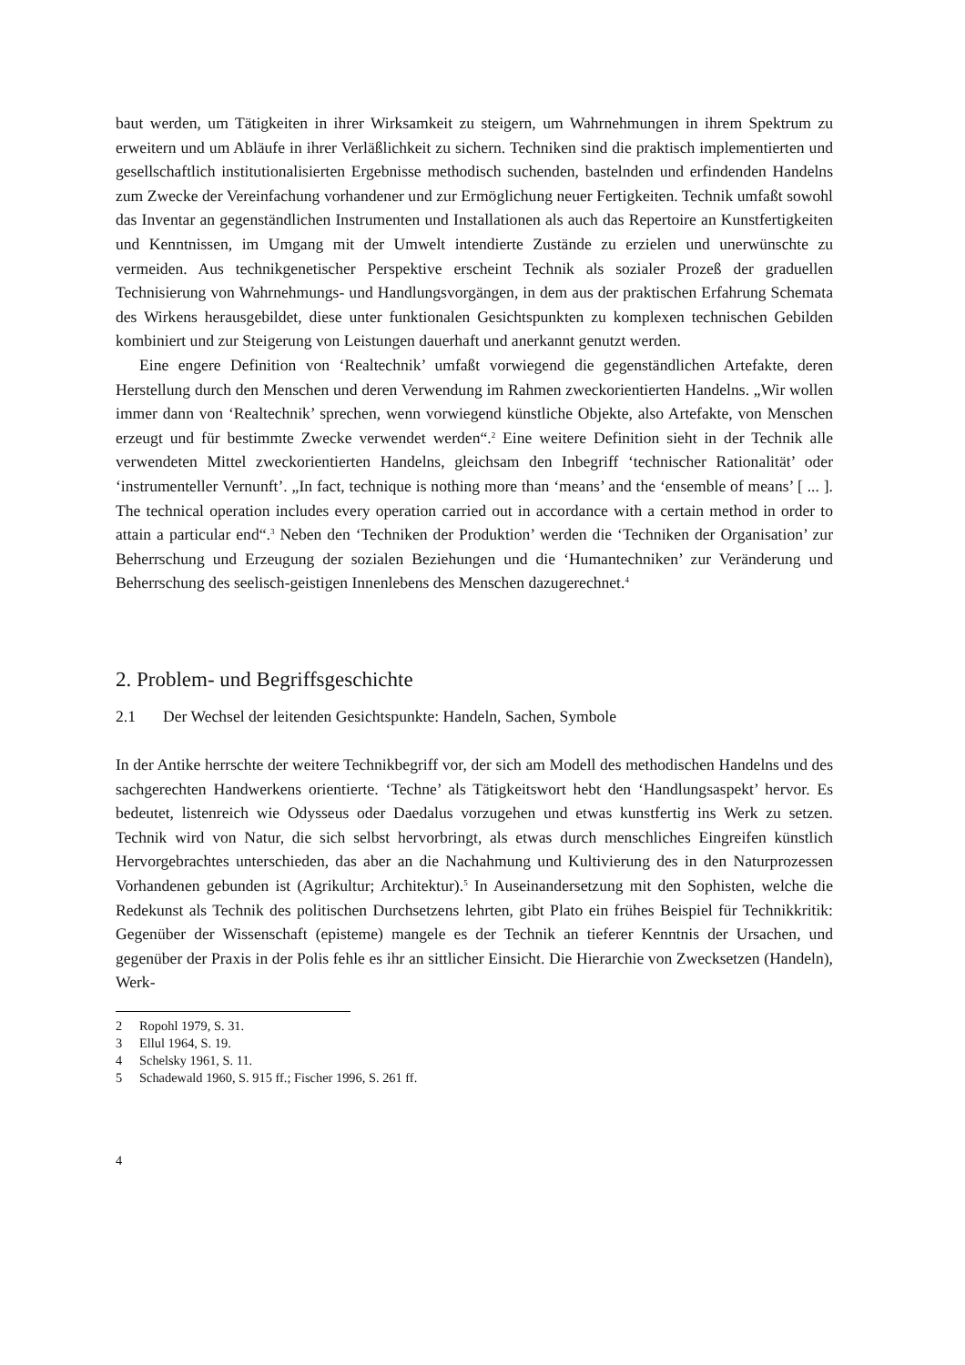baut werden, um Tätigkeiten in ihrer Wirksamkeit zu steigern, um Wahrnehmungen in ihrem Spektrum zu erweitern und um Abläufe in ihrer Verläßlichkeit zu sichern. Techniken sind die praktisch implementierten und gesellschaftlich institutionalisierten Ergebnisse methodisch suchenden, bastelnden und erfindenden Handelns zum Zwecke der Vereinfachung vorhandener und zur Ermöglichung neuer Fertigkeiten. Technik umfaßt sowohl das Inventar an gegenständlichen Instrumenten und Installationen als auch das Repertoire an Kunstfertigkeiten und Kenntnissen, im Umgang mit der Umwelt intendierte Zustände zu erzielen und unerwünschte zu vermeiden. Aus technikgenetischer Perspektive erscheint Technik als sozialer Prozeß der graduellen Technisierung von Wahrnehmungs- und Handlungsvorgängen, in dem aus der praktischen Erfahrung Schemata des Wirkens herausgebildet, diese unter funktionalen Gesichtspunkten zu komplexen technischen Gebilden kombiniert und zur Steigerung von Leistungen dauerhaft und anerkannt genutzt werden.
Eine engere Definition von ‘Realtechnik’ umfaßt vorwiegend die gegenständlichen Artefakte, deren Herstellung durch den Menschen und deren Verwendung im Rahmen zweckorientierten Handelns. „Wir wollen immer dann von ‘Realtechnik’ sprechen, wenn vorwiegend künstliche Objekte, also Artefakte, von Menschen erzeugt und für bestimmte Zwecke verwendet werden“.<sup>2</sup> Eine weitere Definition sieht in der Technik alle verwendeten Mittel zweckorientierten Handelns, gleichsam den Inbegriff ‘technischer Rationalität’ oder ‘instrumenteller Vernunft’. „In fact, technique is nothing more than ‘means’ and the ‘ensemble of means’ [ ... ]. The technical operation includes every operation carried out in accordance with a certain method in order to attain a particular end“.<sup>3</sup> Neben den ‘Techniken der Produktion’ werden die ‘Techniken der Organisation’ zur Beherrschung und Erzeugung der sozialen Beziehungen und die ‘Humantechniken’ zur Veränderung und Beherrschung des seelisch-geistigen Innenlebens des Menschen dazugerechnet.<sup>4</sup>
2. Problem- und Begriffsgeschichte
2.1 Der Wechsel der leitenden Gesichtspunkte: Handeln, Sachen, Symbole
In der Antike herrschte der weitere Technikbegriff vor, der sich am Modell des methodischen Handelns und des sachgerechten Handwerkens orientierte. ‘Techne’ als Tätigkeitswort hebt den ‘Handlungsaspekt’ hervor. Es bedeutet, listenreich wie Odysseus oder Daedalus vorzugehen und etwas kunstfertig ins Werk zu setzen. Technik wird von Natur, die sich selbst hervorbringt, als etwas durch menschliches Eingreifen künstlich Hervorgebrachtes unterschieden, das aber an die Nachahmung und Kultivierung des in den Naturprozessen Vorhandenen gebunden ist (Agrikultur; Architektur).<sup>5</sup> In Auseinandersetzung mit den Sophisten, welche die Redekunst als Technik des politischen Durchsetzens lehrten, gibt Plato ein frühes Beispiel für Technikkritik: Gegenüber der Wissenschaft (episteme) mangele es der Technik an tieferer Kenntnis der Ursachen, und gegenüber der Praxis in der Polis fehle es ihr an sittlicher Einsicht. Die Hierarchie von Zwecksetzen (Handeln), Werk-
2 Ropohl 1979, S. 31.
3 Ellul 1964, S. 19.
4 Schelsky 1961, S. 11.
5 Schadewald 1960, S. 915 ff.; Fischer 1996, S. 261 ff.
4